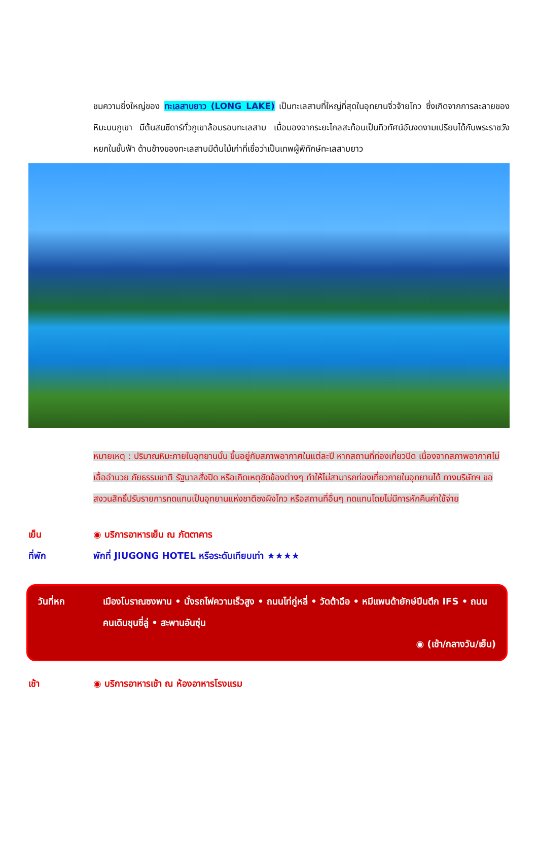ชมความยิ่งใหญ่ของ ทะเลสาบยาว (LONG LAKE) เป็นทะเลสาบที่ใหญ่ที่สุดในอุทยานจิ่วจ้ายโกว ซึ่งเกิดจากการละลายของหิมะบนภูเขา มีต้นสนซีดาร์ทั่วภูเขาล้อมรอบทะเลสาบ เมื่อมองจากระยะไกลสะท้อนเป็นทิวทัศน์อันงดงามเปรียบได้กับพระราชวังหยกในชั้นฟ้า ด้านข้างของทะเลสาบมีต้นไม้เก่าที่เชื่อว่าเป็นเทพผู้พิทักษ์ทะเลสาบยาว
หมายเหตุ : ปริมาณหิมะภายในอุทยานนั้น ขึ้นอยู่กับสภาพอากาศในแต่ละปี หากสถานที่ท่องเที่ยวปิด เนื่องจากสภาพอากาศไม่เอื้ออำนวย ภัยธรรมชาติ รัฐบาลสั่งปิด หรือเกิดเหตุขัดข้องต่างๆ ทำให้ไม่สามารถท่องเที่ยวภายในอุทยานได้ ทางบริษัทฯ ขอสงวนสิทธิ์ปรับรายการทดแทนเป็นอุทยานแห่งชาติซงผิงโกว หรือสถานที่อื่นๆ ทดแทนโดยไม่มีการหักคืนค่าใช้จ่าย
เย็น ◉ บริการอาหารเย็น ณ ภัตตาคาร
ที่พัก พักที่ JIUGONG HOTEL หรือระดับเทียบเท่า ★★★★
วันที่หก เมืองโบราณซงพาน • นั่งรถไฟความเร็วสูง • ถนนไท่กู่หลี่ • วัดต้าฉือ • หมีแพนด้ายักษ์ปีนตึก IFS • ถนนคนเดินชุนซี่ลู่ • สะพานอันซุ่น
◉ (เช้า/กลางวัน/เย็น)
เช้า ◉ บริการอาหารเช้า ณ ห้องอาหารโรงแรม